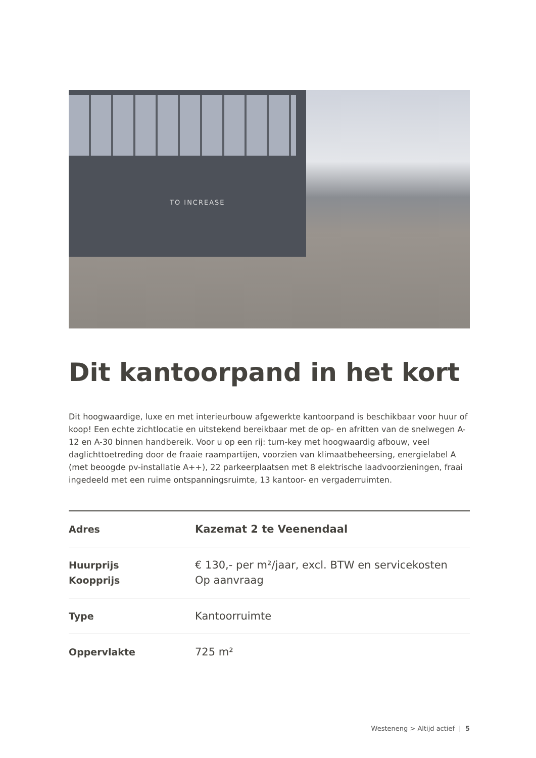TO INCREASE
Dit kantoorpand in het kort
Dit hoogwaardige, luxe en met interieurbouw afgewerkte kantoorpand is beschikbaar voor huur of koop! Een echte zichtlocatie en uitstekend bereikbaar met de op- en afritten van de snelwegen A-12 en A-30 binnen handbereik. Voor u op een rij: turn-key met hoogwaardig afbouw, veel daglichttoetreding door de fraaie raampartijen, voorzien van klimaatbeheersing, energielabel A (met beoogde pv-installatie A++), 22 parkeerplaatsen met 8 elektrische laadvoorzieningen, fraai ingedeeld met een ruime ontspanningsruimte, 13 kantoor- en vergaderruimten.
| Adres | Kazemat 2 te Veenendaal |
| Huurprijs Koopprijs | € 130,- per m²/jaar, excl. BTW en servicekosten Op aanvraag |
| Type | Kantoorruimte |
| Oppervlakte | 725 m² |
Westeneng > Altijd actief | 5